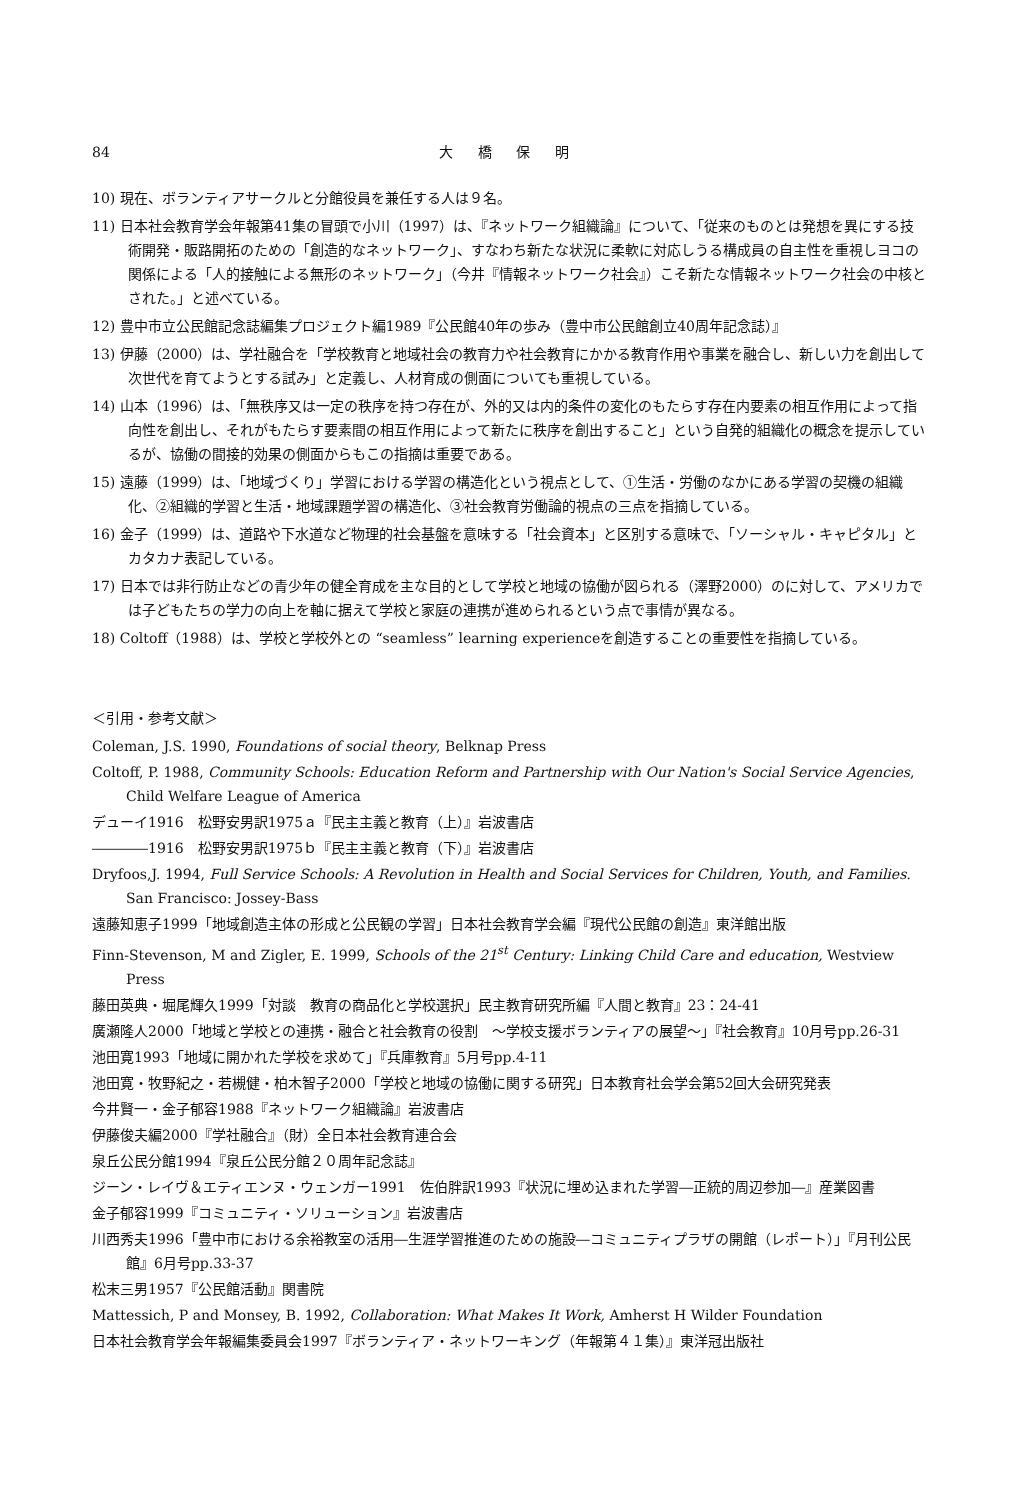84 大 橋 保 明
10) 現在、ボランティアサークルと分館役員を兼任する人は９名。
11) 日本社会教育学会年報第41集の冒頭で小川（1997）は、『ネットワーク組織論』について、「従来のものとは発想を異にする技術開発・販路開拓のための「創造的なネットワーク」、すなわち新たな状況に柔軟に対応しうる構成員の自主性を重視しヨコの関係による「人的接触による無形のネットワーク」（今井『情報ネットワーク社会』）こそ新たな情報ネットワーク社会の中核とされた。」と述べている。
12) 豊中市立公民館記念誌編集プロジェクト編1989『公民館40年の歩み（豊中市公民館創立40周年記念誌）』
13) 伊藤（2000）は、学社融合を「学校教育と地域社会の教育力や社会教育にかかる教育作用や事業を融合し、新しい力を創出して次世代を育てようとする試み」と定義し、人材育成の側面についても重視している。
14) 山本（1996）は、「無秩序又は一定の秩序を持つ存在が、外的又は内的条件の変化のもたらす存在内要素の相互作用によって指向性を創出し、それがもたらす要素間の相互作用によって新たに秩序を創出すること」という自発的組織化の概念を提示しているが、協働の間接的効果の側面からもこの指摘は重要である。
15) 遠藤（1999）は、「地域づくり」学習における学習の構造化という視点として、①生活・労働のなかにある学習の契機の組織化、②組織的学習と生活・地域課題学習の構造化、③社会教育労働論的視点の三点を指摘している。
16) 金子（1999）は、道路や下水道など物理的社会基盤を意味する「社会資本」と区別する意味で、「ソーシャル・キャピタル」とカタカナ表記している。
17) 日本では非行防止などの青少年の健全育成を主な目的として学校と地域の協働が図られる（澤野2000）のに対して、アメリカでは子どもたちの学力の向上を軸に据えて学校と家庭の連携が進められるという点で事情が異なる。
18) Coltoff（1988）は、学校と学校外との “seamless” learning experienceを創造することの重要性を指摘している。
＜引用・参考文献＞
Coleman, J.S. 1990, Foundations of social theory, Belknap Press
Coltoff, P. 1988, Community Schools: Education Reform and Partnership with Our Nation's Social Service Agencies, Child Welfare League of America
デューイ1916　松野安男訳1975ａ『民主主義と教育（上）』岩波書店
――――1916　松野安男訳1975ｂ『民主主義と教育（下）』岩波書店
Dryfoos,J. 1994, Full Service Schools: A Revolution in Health and Social Services for Children, Youth, and Families. San Francisco: Jossey-Bass
遠藤知恵子1999「地域創造主体の形成と公民観の学習」日本社会教育学会編『現代公民館の創造』東洋館出版
Finn-Stevenson, M and Zigler, E. 1999, Schools of the 21<sup>st</sup> Century: Linking Child Care and education, Westview Press
藤田英典・堀尾輝久1999「対談　教育の商品化と学校選択」民主教育研究所編『人間と教育』23：24-41
廣瀬隆人2000「地域と学校との連携・融合と社会教育の役割　～学校支援ボランティアの展望～」『社会教育』10月号pp.26-31
池田寛1993「地域に開かれた学校を求めて」『兵庫教育』5月号pp.4-11
池田寛・牧野紀之・若槻健・柏木智子2000「学校と地域の協働に関する研究」日本教育社会学会第52回大会研究発表
今井賢一・金子郁容1988『ネットワーク組織論』岩波書店
伊藤俊夫編2000『学社融合』（財）全日本社会教育連合会
泉丘公民分館1994『泉丘公民分館２０周年記念誌』
ジーン・レイヴ＆エティエンヌ・ウェンガー1991　佐伯胖訳1993『状況に埋め込まれた学習―正統的周辺参加―』産業図書
金子郁容1999『コミュニティ・ソリューション』岩波書店
川西秀夫1996「豊中市における余裕教室の活用―生涯学習推進のための施設―コミュニティプラザの開館（レポート）」『月刊公民館』6月号pp.33-37
松末三男1957『公民館活動』関書院
Mattessich, P and Monsey, B. 1992, Collaboration: What Makes It Work, Amherst H Wilder Foundation
日本社会教育学会年報編集委員会1997『ボランティア・ネットワーキング（年報第４１集）』東洋冠出版社